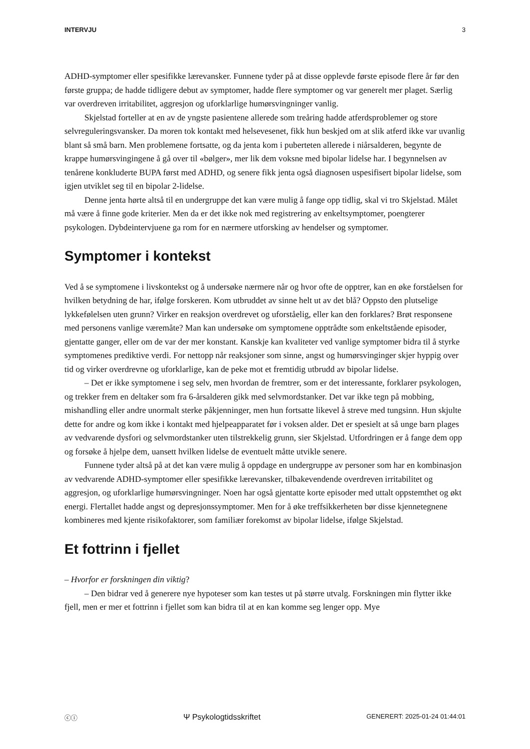INTERVJU 3
ADHD-symptomer eller spesifikke lærevansker. Funnene tyder på at disse opplevde første episode flere år før den første gruppa; de hadde tidligere debut av symptomer, hadde flere symptomer og var generelt mer plaget. Særlig var overdreven irritabilitet, aggresjon og uforklarlige humørsvingninger vanlig.
Skjelstad forteller at en av de yngste pasientene allerede som treåring hadde atferdsproblemer og store selvreguleringsvansker. Da moren tok kontakt med helsevesenet, fikk hun beskjed om at slik atferd ikke var uvanlig blant så små barn. Men problemene fortsatte, og da jenta kom i puberteten allerede i niårsalderen, begynte de krappe humørsvingingene å gå over til «bølger», mer lik dem voksne med bipolar lidelse har. I begynnelsen av tenårene konkluderte BUPA først med ADHD, og senere fikk jenta også diagnosen uspesifisert bipolar lidelse, som igjen utviklet seg til en bipolar 2-lidelse.
Denne jenta hørte altså til en undergruppe det kan være mulig å fange opp tidlig, skal vi tro Skjelstad. Målet må være å finne gode kriterier. Men da er det ikke nok med registrering av enkeltsymptomer, poengterer psykologen. Dybdeintervjuene ga rom for en nærmere utforsking av hendelser og symptomer.
Symptomer i kontekst
Ved å se symptomene i livskontekst og å undersøke nærmere når og hvor ofte de opptrer, kan en øke forståelsen for hvilken betydning de har, ifølge forskeren. Kom utbruddet av sinne helt ut av det blå? Oppsto den plutselige lykkefølelsen uten grunn? Virker en reaksjon overdrevet og uforståelig, eller kan den forklares? Brøt responsene med personens vanlige væremåte? Man kan undersøke om symptomene opptrådte som enkeltstående episoder, gjentatte ganger, eller om de var der mer konstant. Kanskje kan kvaliteter ved vanlige symptomer bidra til å styrke symptomenes prediktive verdi. For nettopp når reaksjoner som sinne, angst og humørsvinginger skjer hyppig over tid og virker overdrevne og uforklarlige, kan de peke mot et fremtidig utbrudd av bipolar lidelse.
– Det er ikke symptomene i seg selv, men hvordan de fremtrer, som er det interessante, forklarer psykologen, og trekker frem en deltaker som fra 6-årsalderen gikk med selvmordstanker. Det var ikke tegn på mobbing, mishandling eller andre unormalt sterke påkjenninger, men hun fortsatte likevel å streve med tungsinn. Hun skjulte dette for andre og kom ikke i kontakt med hjelpeapparatet før i voksen alder. Det er spesielt at så unge barn plages av vedvarende dysfori og selvmordstanker uten tilstrekkelig grunn, sier Skjelstad. Utfordringen er å fange dem opp og forsøke å hjelpe dem, uansett hvilken lidelse de eventuelt måtte utvikle senere.
Funnene tyder altså på at det kan være mulig å oppdage en undergruppe av personer som har en kombinasjon av vedvarende ADHD-symptomer eller spesifikke lærevansker, tilbakevendende overdreven irritabilitet og aggresjon, og uforklarlige humørsvingninger. Noen har også gjentatte korte episoder med uttalt oppstemthet og økt energi. Flertallet hadde angst og depresjonssymptomer. Men for å øke treffsikkerheten bør disse kjennetegnene kombineres med kjente risikofaktorer, som familiær forekomst av bipolar lidelse, ifølge Skjelstad.
Et fottrinn i fjellet
– Hvorfor er forskningen din viktig?
– Den bidrar ved å generere nye hypoteser som kan testes ut på større utvalg. Forskningen min flytter ikke fjell, men er mer et fottrinn i fjellet som kan bidra til at en kan komme seg lenger opp. Mye
ⓒⓘ Ψ Psykologtidsskriftet GENERERT: 2025-01-24 01:44:01